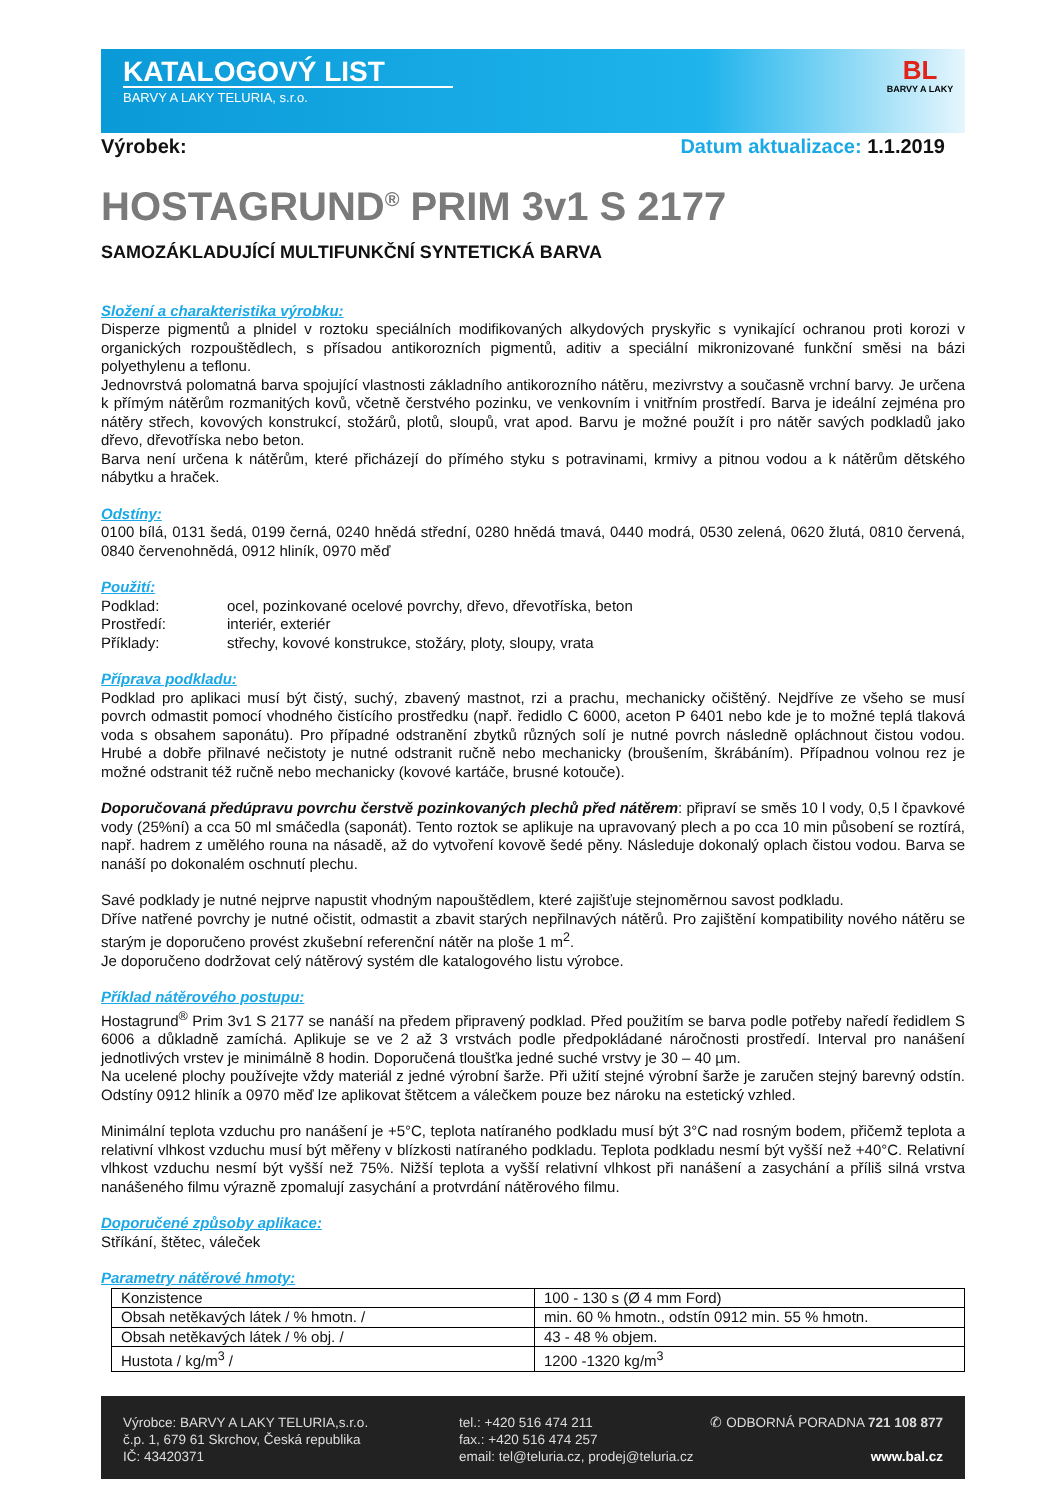KATALOGOVÝ LIST
BARVY A LAKY TELURIA, s.r.o.
BL
BARVY A LAKY
Výrobek: Datum aktualizace: 1.1.2019
HOSTAGRUND<sup>®</sup> PRIM 3v1 S 2177
SAMOZÁKLADUJÍCÍ MULTIFUNKČNÍ SYNTETICKÁ BARVA
Složení a charakteristika výrobku:
Disperze pigmentů a plnidel v roztoku speciálních modifikovaných alkydových pryskyřic s vynikající ochranou proti korozi v organických rozpouštědlech, s přísadou antikorozních pigmentů, aditiv a speciální mikronizované funkční směsi na bázi polyethylenu a teflonu.
Jednovrstvá polomatná barva spojující vlastnosti základního antikorozního nátěru, mezivrstvy a současně vrchní barvy. Je určena k přímým nátěrům rozmanitých kovů, včetně čerstvého pozinku, ve venkovním i vnitřním prostředí. Barva je ideální zejména pro nátěry střech, kovových konstrukcí, stožárů, plotů, sloupů, vrat apod. Barvu je možné použít i pro nátěr savých podkladů jako dřevo, dřevotříska nebo beton.
Barva není určena k nátěrům, které přicházejí do přímého styku s potravinami, krmivy a pitnou vodou a k nátěrům dětského nábytku a hraček.
Odstíny:
0100 bílá, 0131 šedá, 0199 černá, 0240 hnědá střední, 0280 hnědá tmavá, 0440 modrá, 0530 zelená, 0620 žlutá, 0810 červená, 0840 červenohnědá, 0912 hliník, 0970 měď
Použití:
| Podklad: | ocel, pozinkované ocelové povrchy, dřevo, dřevotříska, beton |
| Prostředí: | interiér, exteriér |
| Příklady: | střechy, kovové konstrukce, stožáry, ploty, sloupy, vrata |
Příprava podkladu:
Podklad pro aplikaci musí být čistý, suchý, zbavený mastnot, rzi a prachu, mechanicky očištěný. Nejdříve ze všeho se musí povrch odmastit pomocí vhodného čistícího prostředku (např. ředidlo C 6000, aceton P 6401 nebo kde je to možné teplá tlaková voda s obsahem saponátu). Pro případné odstranění zbytků různých solí je nutné povrch následně opláchnout čistou vodou. Hrubé a dobře přilnavé nečistoty je nutné odstranit ručně nebo mechanicky (broušením, škrábáním). Případnou volnou rez je možné odstranit též ručně nebo mechanicky (kovové kartáče, brusné kotouče).
Doporučovaná předúpravu povrchu čerstvě pozinkovaných plechů před nátěrem: připraví se směs 10 l vody, 0,5 l čpavkové vody (25%ní) a cca 50 ml smáčedla (saponát). Tento roztok se aplikuje na upravovaný plech a po cca 10 min působení se roztírá, např. hadrem z umělého rouna na násadě, až do vytvoření kovově šedé pěny. Následuje dokonalý oplach čistou vodou. Barva se nanáší po dokonalém oschnutí plechu.
Savé podklady je nutné nejprve napustit vhodným napouštědlem, které zajišťuje stejnoměrnou savost podkladu.
Dříve natřené povrchy je nutné očistit, odmastit a zbavit starých nepřilnavých nátěrů. Pro zajištění kompatibility nového nátěru se starým je doporučeno provést zkušební referenční nátěr na ploše 1 m<sup>2</sup>.
Je doporučeno dodržovat celý nátěrový systém dle katalogového listu výrobce.
Příklad nátěrového postupu:
Hostagrund<sup>®</sup> Prim 3v1 S 2177 se nanáší na předem připravený podklad. Před použitím se barva podle potřeby naředí ředidlem S 6006 a důkladně zamíchá. Aplikuje se ve 2 až 3 vrstvách podle předpokládané náročnosti prostředí. Interval pro nanášení jednotlivých vrstev je minimálně 8 hodin. Doporučená tloušťka jedné suché vrstvy je 30 – 40 µm.
Na ucelené plochy používejte vždy materiál z jedné výrobní šarže. Při užití stejné výrobní šarže je zaručen stejný barevný odstín. Odstíny 0912 hliník a 0970 měď lze aplikovat štětcem a válečkem pouze bez nároku na estetický vzhled.
Minimální teplota vzduchu pro nanášení je +5°C, teplota natíraného podkladu musí být 3°C nad rosným bodem, přičemž teplota a relativní vlhkost vzduchu musí být měřeny v blízkosti natíraného podkladu. Teplota podkladu nesmí být vyšší než +40°C. Relativní vlhkost vzduchu nesmí být vyšší než 75%. Nižší teplota a vyšší relativní vlhkost při nanášení a zasychání a příliš silná vrstva nanášeného filmu výrazně zpomalují zasychání a protvrdání nátěrového filmu.
Doporučené způsoby aplikace:
Stříkání, štětec, váleček
Parametry nátěrové hmoty:
| Konzistence | 100 - 130 s (Ø 4 mm Ford) |
| Obsah netěkavých látek / % hmotn. / | min. 60 % hmotn., odstín 0912 min. 55 % hmotn. |
| Obsah netěkavých látek / % obj. / | 43 - 48 % objem. |
| Hustota / kg/m<sup>3</sup> / | 1200 -1320 kg/m<sup>3</sup> |
Výrobce: BARVY A LAKY TELURIA,s.r.o.
č.p. 1, 679 61 Skrchov, Česká republika
IČ: 43420371
tel.: +420 516 474 211
fax.: +420 516 474 257
email: tel@teluria.cz, prodej@teluria.cz
✆ ODBORNÁ PORADNA 721 108 877
www.bal.cz